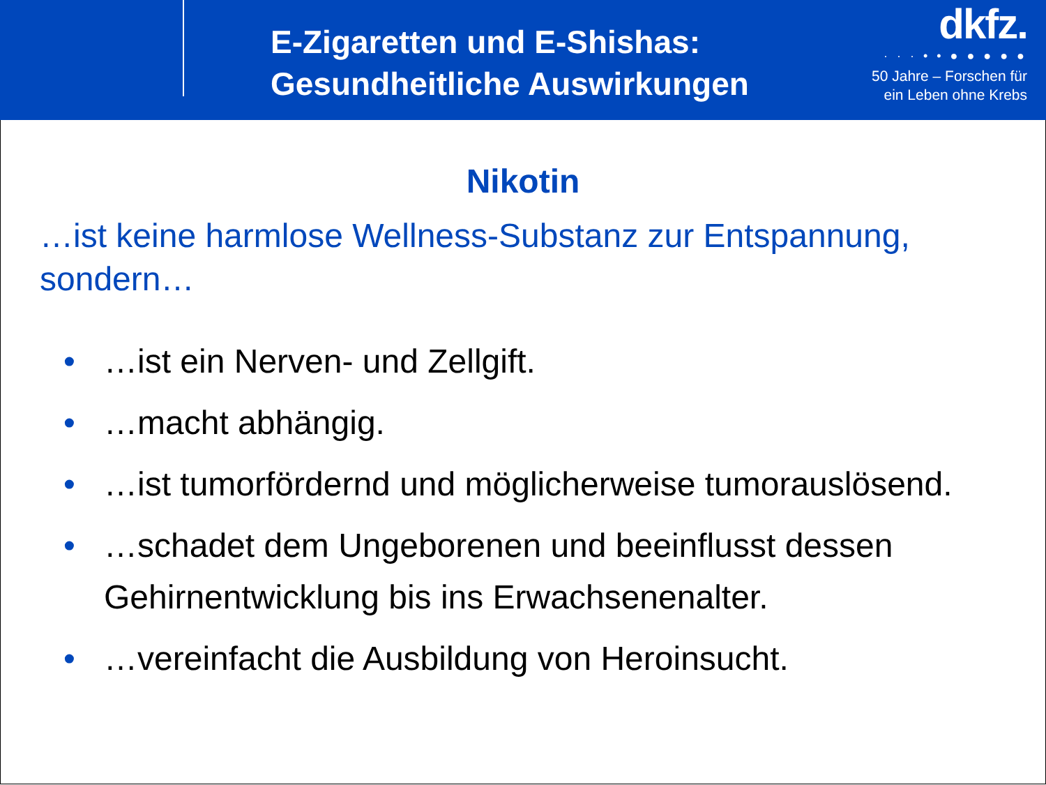E-Zigaretten und E-Shishas:
Gesundheitliche Auswirkungen
dkfz.
· · · • • ● ● ● ● ●
50 Jahre – Forschen für
ein Leben ohne Krebs
Nikotin
…ist keine harmlose Wellness-Substanz zur Entspannung, sondern…
• …ist ein Nerven- und Zellgift.
• …macht abhängig.
• …ist tumorfördernd und möglicherweise tumorauslösend.
• …schadet dem Ungeborenen und beeinflusst dessen Gehirnentwicklung bis ins Erwachsenenalter.
• …vereinfacht die Ausbildung von Heroinsucht.